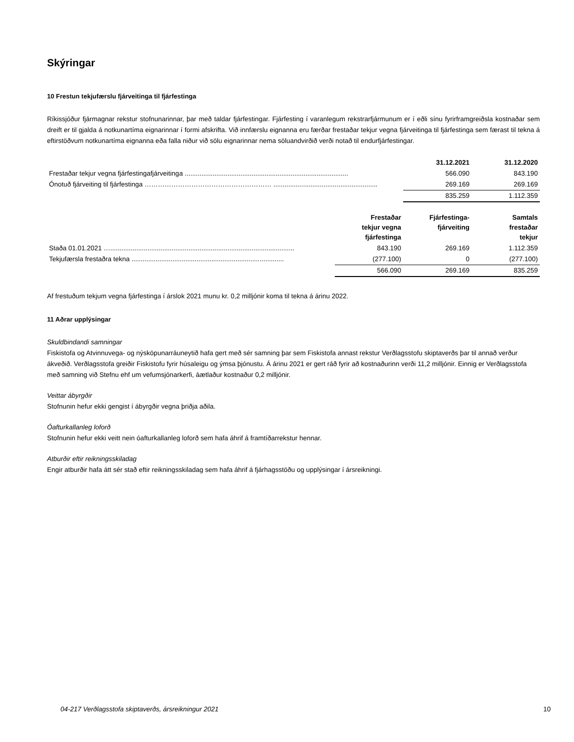Skýringar
10 Frestun tekjufærslu fjárveitinga til fjárfestinga
Ríkissjóður fjármagnar rekstur stofnunarinnar, þar með taldar fjárfestingar. Fjárfesting í varanlegum rekstrarfjármunum er í eðli sínu fyrirframgreiðsla kostnaðar sem dreift er til gjalda á notkunartíma eignarinnar í formi afskrifta. Við innfærslu eignanna eru færðar frestaðar tekjur vegna fjárveitinga til fjárfestinga sem færast til tekna á eftirstöðvum notkunartíma eignanna eða falla niður við sölu eignarinnar nema söluandvirðið verði notað til endurfjárfestingar.
| | 31.12.2021 | 31.12.2020 |
| Frestaðar tekjur vegna fjárfestingafjárveitinga ........................................................................................ | 566.090 | 843.190 |
| Ónotuð fjárveiting til fjárfestinga ………………………………………………… ........................................................ | 269.169 | 269.169 |
| | 835.259 | 1.112.359 |
| | Frestaðar tekjur vegna fjárfestinga | Fjárfestinga- fjárveiting | Samtals frestaðar tekjur |
| Staða 01.01.2021 …................................................................................................... | 843.190 | 269.169 | 1.112.359 |
| Tekjufærsla frestaðra tekna .................................................................................. | (277.100) | 0 | (277.100) |
| | 566.090 | 269.169 | 835.259 |
Af frestuðum tekjum vegna fjárfestinga í árslok 2021 munu kr. 0,2 milljónir koma til tekna á árinu 2022.
11 Aðrar upplýsingar
Skuldbindandi samningar
Fiskistofa og Atvinnuvega- og nýsköpunarráuneytið hafa gert með sér samning þar sem Fiskistofa annast rekstur Verðlagsstofu skiptaverðs þar til annað verður ákveðið. Verðlagsstofa greiðir Fiskistofu fyrir húsaleigu og ýmsa þjónustu. Á árinu 2021 er gert ráð fyrir að kostnaðurinn verði 11,2 milljónir. Einnig er Verðlagsstofa með samning við Stefnu ehf um vefumsjónarkerfi, áætlaður kostnaður 0,2 milljónir.
Veittar ábyrgðir
Stofnunin hefur ekki gengist í ábyrgðir vegna þriðja aðila.
Óafturkallanleg loforð
Stofnunin hefur ekki veitt nein óafturkallanleg loforð sem hafa áhrif á framtíðarrekstur hennar.
Atburðir eftir reikningsskiladag
Engir atburðir hafa átt sér stað eftir reikningsskiladag sem hafa áhrif á fjárhagsstöðu og upplýsingar í ársreikningi.
04-217 Verðlagsstofa skiptaverðs, ársreikningur 2021
10